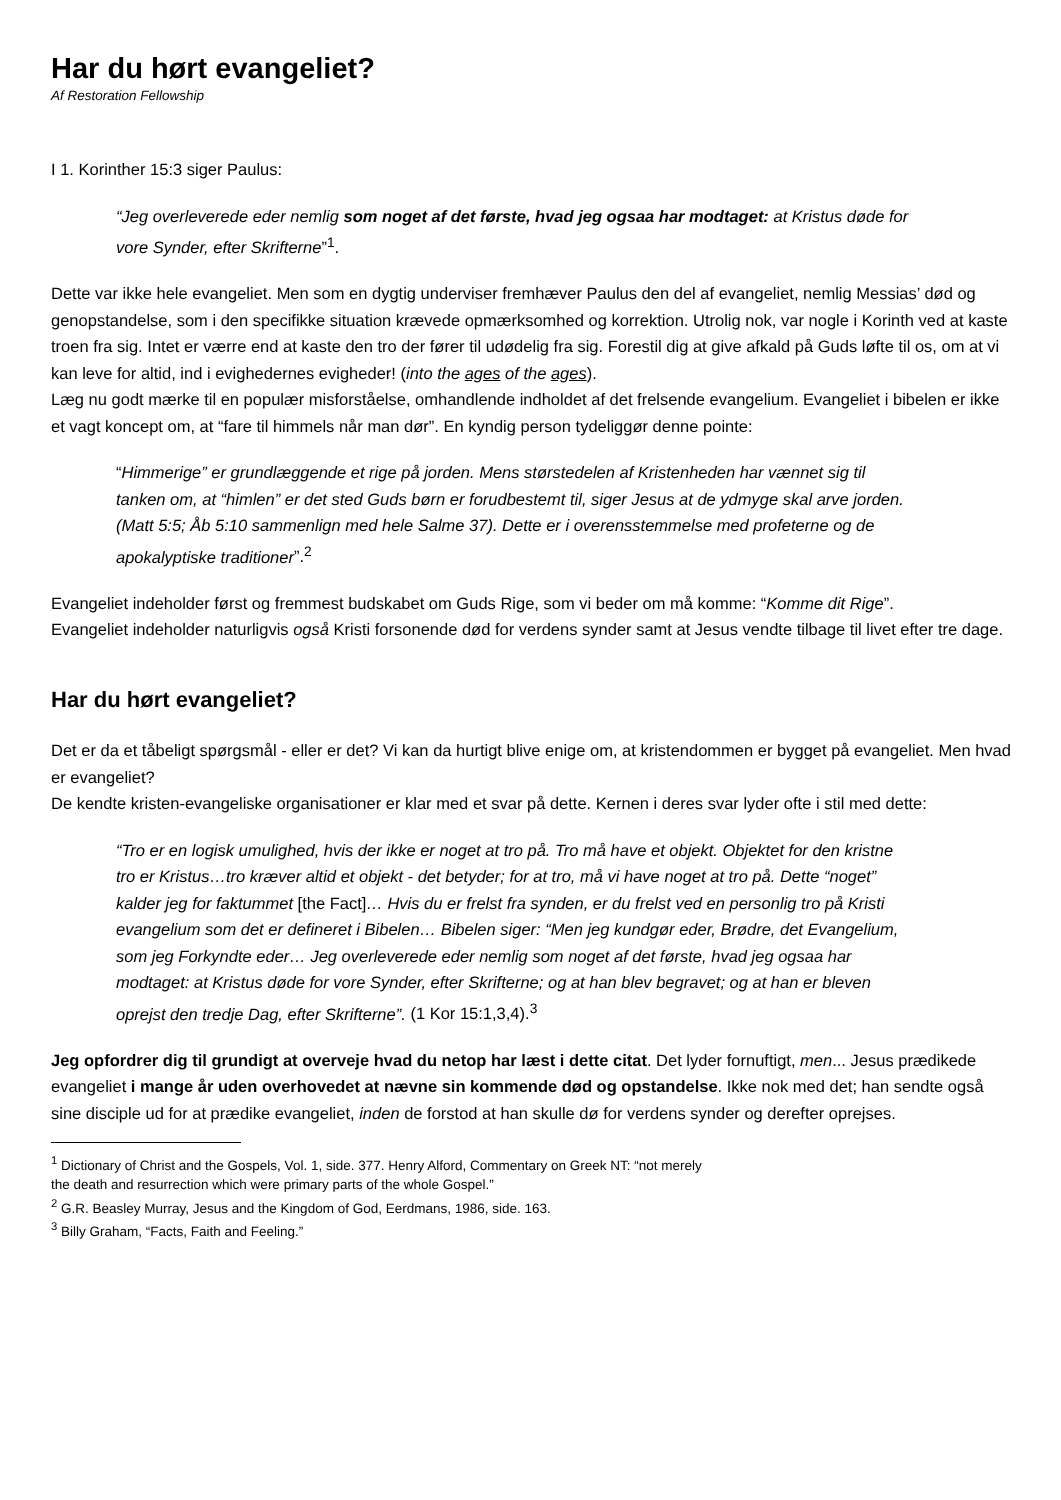Har du hørt evangeliet?
Af Restoration Fellowship
I 1. Korinther 15:3 siger Paulus:
“Jeg overleverede eder nemlig som noget af det første, hvad jeg ogsaa har modtaget: at Kristus døde for vore Synder, efter Skrifterne”<sup>1</sup>.
Dette var ikke hele evangeliet. Men som en dygtig underviser fremhæver Paulus den del af evangeliet, nemlig Messias’ død og genopstandelse, som i den specifikke situation krævede opmærksomhed og korrektion. Utrolig nok, var nogle i Korinth ved at kaste troen fra sig. Intet er værre end at kaste den tro der fører til udødelig fra sig. Forestil dig at give afkald på Guds løfte til os, om at vi kan leve for altid, ind i evighedernes evigheder! (into the ages of the ages).
Læg nu godt mærke til en populær misforståelse, omhandlende indholdet af det frelsende evangelium. Evangeliet i bibelen er ikke et vagt koncept om, at “fare til himmels når man dør”. En kyndig person tydeliggør denne pointe:
“Himmerige” er grundlæggende et rige på jorden. Mens størstedelen af Kristenheden har vænnet sig til tanken om, at “himlen” er det sted Guds børn er forudbestemt til, siger Jesus at de ydmyge skal arve jorden. (Matt 5:5; Åb 5:10 sammenlign med hele Salme 37). Dette er i overensstemmelse med profeterne og de apokalyptiske traditioner”.<sup>2</sup>
Evangeliet indeholder først og fremmest budskabet om Guds Rige, som vi beder om må komme: “Komme dit Rige”.
Evangeliet indeholder naturligvis også Kristi forsonende død for verdens synder samt at Jesus vendte tilbage til livet efter tre dage.
Har du hørt evangeliet?
Det er da et tåbeligt spørgsmål - eller er det? Vi kan da hurtigt blive enige om, at kristendommen er bygget på evangeliet. Men hvad er evangeliet?
De kendte kristen-evangeliske organisationer er klar med et svar på dette. Kernen i deres svar lyder ofte i stil med dette:
“Tro er en logisk umulighed, hvis der ikke er noget at tro på. Tro må have et objekt. Objektet for den kristne tro er Kristus…tro kræver altid et objekt - det betyder; for at tro, må vi have noget at tro på. Dette “noget” kalder jeg for faktummet [the Fact]… Hvis du er frelst fra synden, er du frelst ved en personlig tro på Kristi evangelium som det er defineret i Bibelen… Bibelen siger: “Men jeg kundgør eder, Brødre, det Evangelium, som jeg Forkyndte eder… Jeg overleverede eder nemlig som noget af det første, hvad jeg ogsaa har modtaget: at Kristus døde for vore Synder, efter Skrifterne; og at han blev begravet; og at han er bleven oprejst den tredje Dag, efter Skrifterne”. (1 Kor 15:1,3,4).<sup>3</sup>
Jeg opfordrer dig til grundigt at overveje hvad du netop har læst i dette citat. Det lyder fornuftigt, men... Jesus prædikede evangeliet i mange år uden overhovedet at nævne sin kommende død og opstandelse. Ikke nok med det; han sendte også sine disciple ud for at prædike evangeliet, inden de forstod at han skulle dø for verdens synder og derefter oprejses.
<sup>1</sup> Dictionary of Christ and the Gospels, Vol. 1, side. 377. Henry Alford, Commentary on Greek NT: “not merely
the death and resurrection which were primary parts of the whole Gospel.”
<sup>2</sup> G.R. Beasley Murray, Jesus and the Kingdom of God, Eerdmans, 1986, side. 163.
<sup>3</sup> Billy Graham, “Facts, Faith and Feeling.”